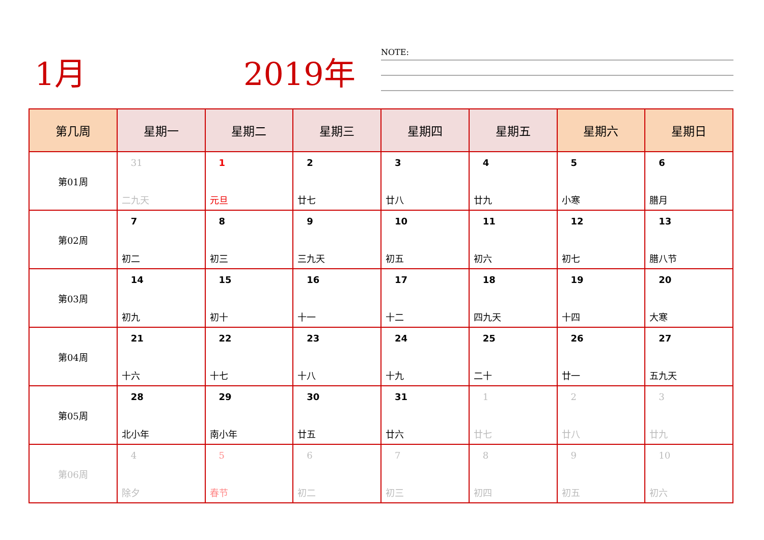1月 2019年
NOTE:
| 第几周 | 星期一 | 星期二 | 星期三 | 星期四 | 星期五 | 星期六 | 星期日 |
| --- | --- | --- | --- | --- | --- | --- | --- |
| 第01周 | 31 二九天 | 1 元旦 | 2 廿七 | 3 廿八 | 4 廿九 | 5 小寒 | 6 腊月 |
| 第02周 | 7 初二 | 8 初三 | 9 三九天 | 10 初五 | 11 初六 | 12 初七 | 13 腊八节 |
| 第03周 | 14 初九 | 15 初十 | 16 十一 | 17 十二 | 18 四九天 | 19 十四 | 20 大寒 |
| 第04周 | 21 十六 | 22 十七 | 23 十八 | 24 十九 | 25 二十 | 26 廿一 | 27 五九天 |
| 第05周 | 28 北小年 | 29 南小年 | 30 廿五 | 31 廿六 | 1 廿七 | 2 廿八 | 3 廿九 |
| 第06周 | 4 除夕 | 5 春节 | 6 初二 | 7 初三 | 8 初四 | 9 初五 | 10 初六 |